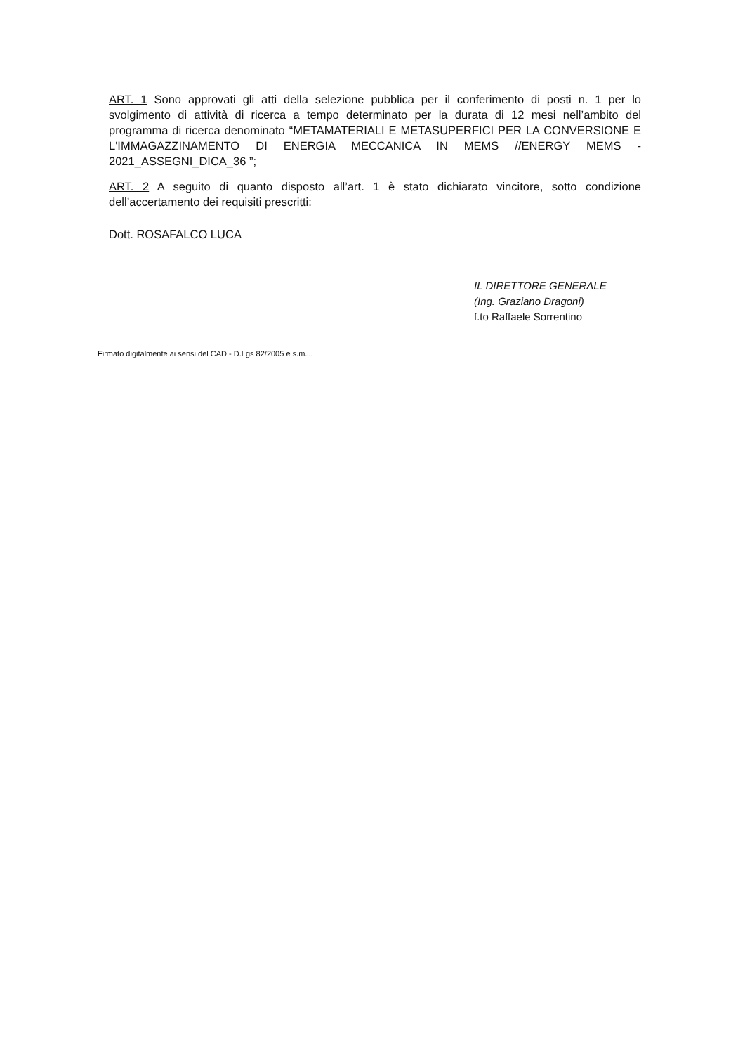ART. 1 Sono approvati gli atti della selezione pubblica per il conferimento di posti n. 1 per lo svolgimento di attività di ricerca a tempo determinato per la durata di 12 mesi nell’ambito del programma di ricerca denominato “METAMATERIALI E METASUPERFICI PER LA CONVERSIONE E L'IMMAGAZZINAMENTO DI ENERGIA MECCANICA IN MEMS //ENERGY MEMS - 2021_ASSEGNI_DICA_36 ”;
ART. 2 A seguito di quanto disposto all’art. 1 è stato dichiarato vincitore, sotto condizione dell’accertamento dei requisiti prescritti:
Dott. ROSAFALCO LUCA
IL DIRETTORE GENERALE
(Ing. Graziano Dragoni)
f.to Raffaele Sorrentino
Firmato digitalmente ai sensi del CAD - D.Lgs 82/2005 e s.m.i..